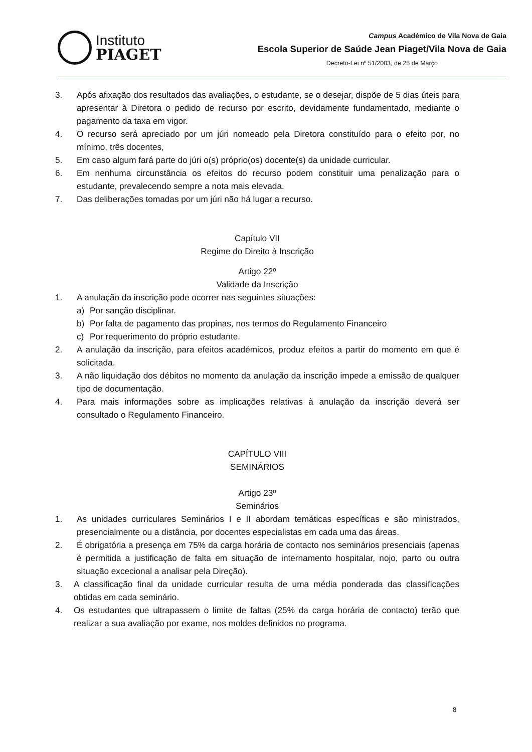Instituto
PIAGET
Campus Académico de Vila Nova de Gaia
Escola Superior de Saúde Jean Piaget/Vila Nova de Gaia
Decreto-Lei nº 51/2003, de 25 de Março
3. Após afixação dos resultados das avaliações, o estudante, se o desejar, dispõe de 5 dias úteis para apresentar à Diretora o pedido de recurso por escrito, devidamente fundamentado, mediante o pagamento da taxa em vigor.
4. O recurso será apreciado por um júri nomeado pela Diretora constituído para o efeito por, no mínimo, três docentes,
5. Em caso algum fará parte do júri o(s) próprio(os) docente(s) da unidade curricular.
6. Em nenhuma circunstância os efeitos do recurso podem constituir uma penalização para o estudante, prevalecendo sempre a nota mais elevada.
7. Das deliberações tomadas por um júri não há lugar a recurso.
Capítulo VII
Regime do Direito à Inscrição
Artigo 22º
Validade da Inscrição
1. A anulação da inscrição pode ocorrer nas seguintes situações:
a) Por sanção disciplinar.
b) Por falta de pagamento das propinas, nos termos do Regulamento Financeiro
c) Por requerimento do próprio estudante.
2. A anulação da inscrição, para efeitos académicos, produz efeitos a partir do momento em que é solicitada.
3. A não liquidação dos débitos no momento da anulação da inscrição impede a emissão de qualquer tipo de documentação.
4. Para mais informações sobre as implicações relativas à anulação da inscrição deverá ser consultado o Regulamento Financeiro.
CAPÍTULO VIII
SEMINÁRIOS
Artigo 23º
Seminários
1. As unidades curriculares Seminários I e II abordam temáticas específicas e são ministrados, presencialmente ou a distância, por docentes especialistas em cada uma das áreas.
2. É obrigatória a presença em 75% da carga horária de contacto nos seminários presenciais (apenas é permitida a justificação de falta em situação de internamento hospitalar, nojo, parto ou outra situação excecional a analisar pela Direção).
3. A classificação final da unidade curricular resulta de uma média ponderada das classificações obtidas em cada seminário.
4. Os estudantes que ultrapassem o limite de faltas (25% da carga horária de contacto) terão que realizar a sua avaliação por exame, nos moldes definidos no programa.
8